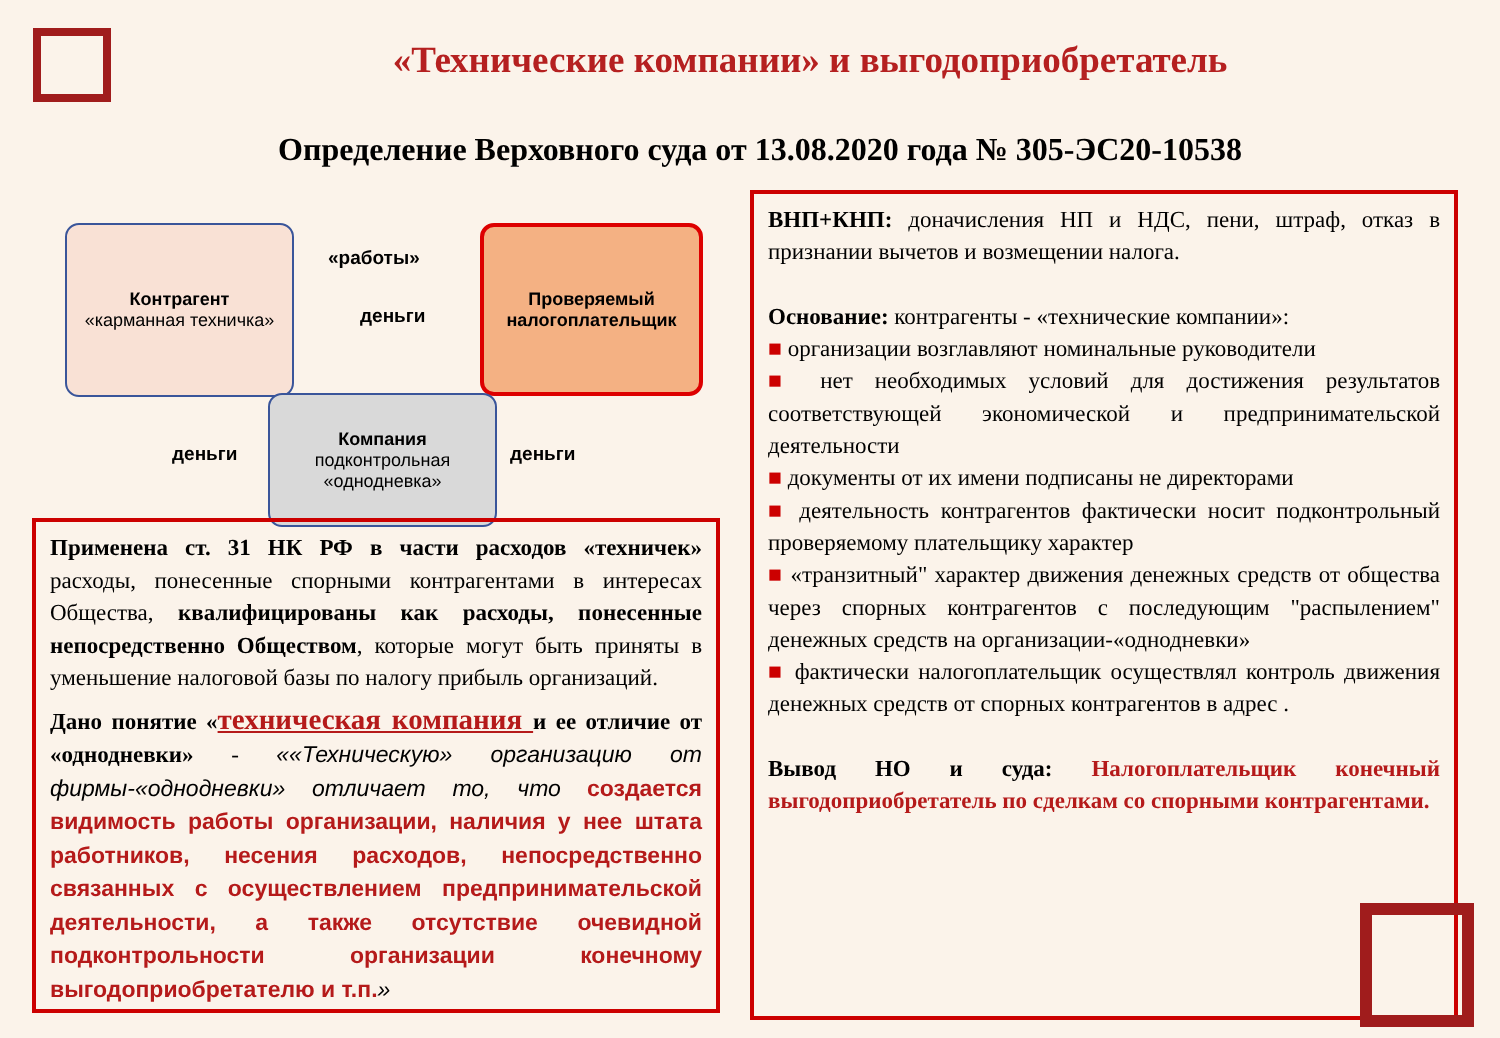«Технические компании» и выгодоприобретатель
Определение Верховного суда от 13.08.2020 года № 305-ЭС20-10538
Контрагент
«карманная техничка»
Проверяемый налогоплательщик
Компания
подконтрольная «однодневка»
«работы»
деньги
деньги деньги
Применена ст. 31 НК РФ в части расходов «техничек» расходы, понесенные спорными контрагентами в интересах Общества, квалифицированы как расходы, понесенные непосредственно Обществом, которые могут быть приняты в уменьшение налоговой базы по налогу прибыль организаций.
Дано понятие «техническая компания и ее отличие от «однодневки» - ««Техническую» организацию от фирмы-«однодневки» отличает то, что создается видимость работы организации, наличия у нее штата работников, несения расходов, непосредственно связанных с осуществлением предпринимательской деятельности, а также отсутствие очевидной подконтрольности организации конечному выгодоприобретателю и т.п.»
ВНП+КНП: доначисления НП и НДС, пени, штраф, отказ в признании вычетов и возмещении налога.
Основание: контрагенты - «технические компании»:
■ организации возглавляют номинальные руководители
■ нет необходимых условий для достижения результатов соответствующей экономической и предпринимательской деятельности
■ документы от их имени подписаны не директорами
■ деятельность контрагентов фактически носит подконтрольный проверяемому плательщику характер
■ «транзитный" характер движения денежных средств от общества через спорных контрагентов с последующим "распылением" денежных средств на организации-«однодневки»
■ фактически налогоплательщик осуществлял контроль движения денежных средств от спорных контрагентов в адрес .
Вывод НО и суда: Налогоплательщик конечный выгодоприобретатель по сделкам со спорными контрагентами.